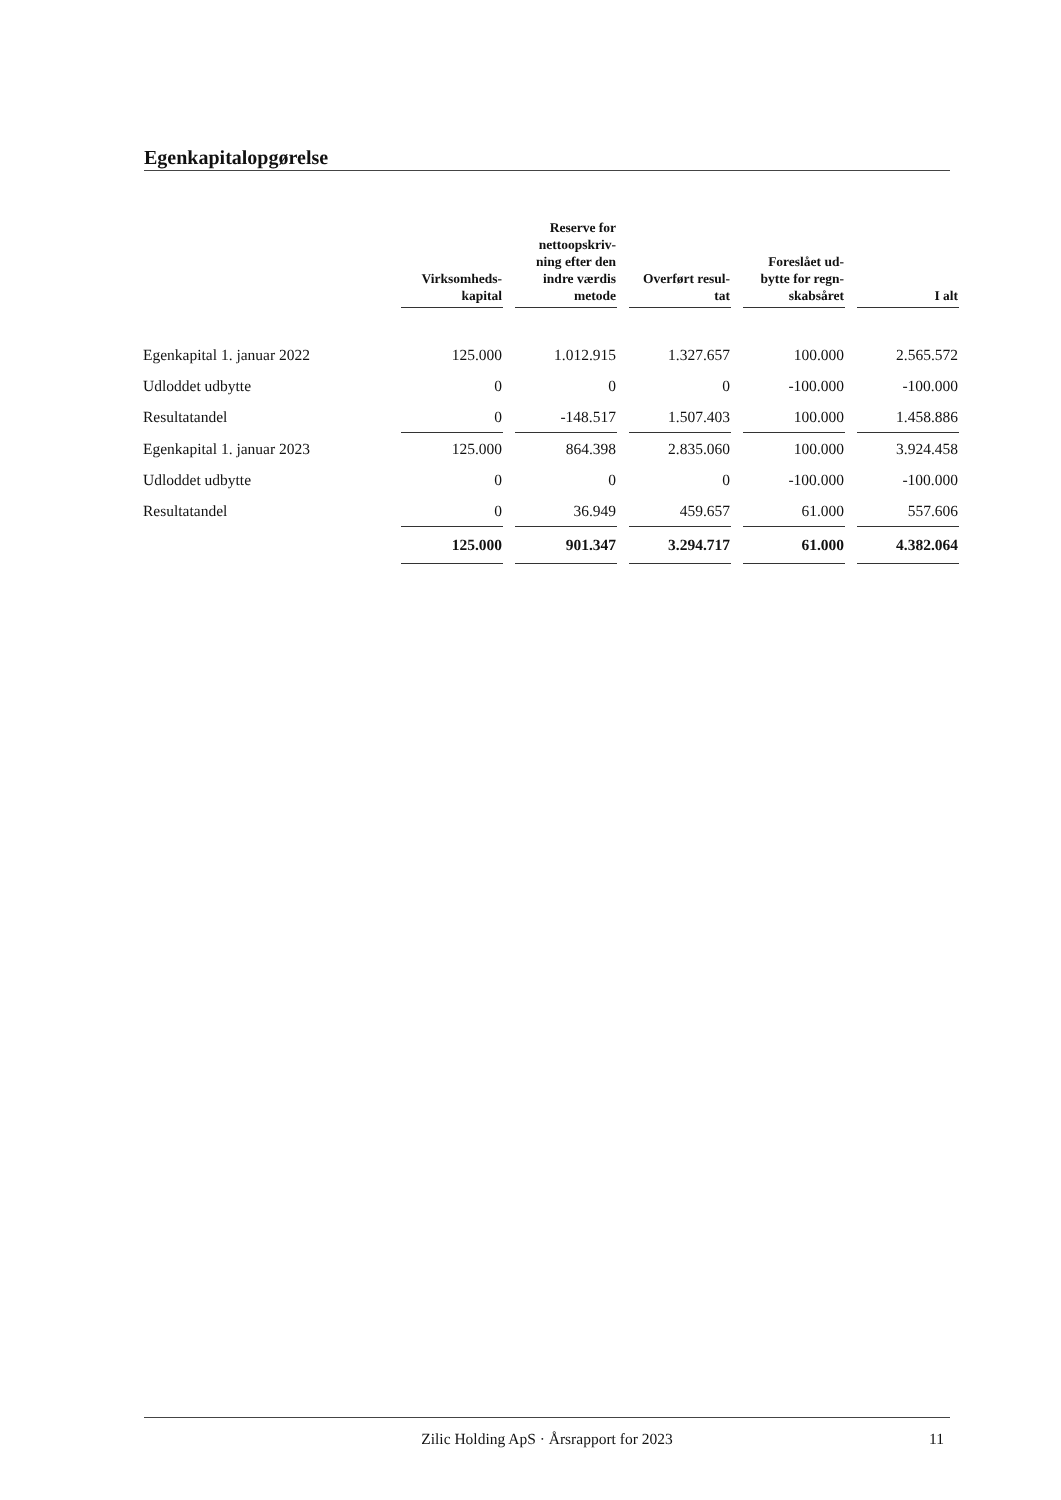Egenkapitalopgørelse
| | Virksomheds- kapital | Reserve for nettoopskriv- ning efter den indre værdis metode | Overført resul- tat | Foreslået ud- bytte for regn- skabsåret | I alt |
| --- | --- | --- | --- | --- | --- |
| Egenkapital 1. januar 2022 | 125.000 | 1.012.915 | 1.327.657 | 100.000 | 2.565.572 |
| Udloddet udbytte | 0 | 0 | 0 | -100.000 | -100.000 |
| Resultatandel | 0 | -148.517 | 1.507.403 | 100.000 | 1.458.886 |
| Egenkapital 1. januar 2023 | 125.000 | 864.398 | 2.835.060 | 100.000 | 3.924.458 |
| Udloddet udbytte | 0 | 0 | 0 | -100.000 | -100.000 |
| Resultatandel | 0 | 36.949 | 459.657 | 61.000 | 557.606 |
| | 125.000 | 901.347 | 3.294.717 | 61.000 | 4.382.064 |
Zilic Holding ApS · Årsrapport for 2023
11